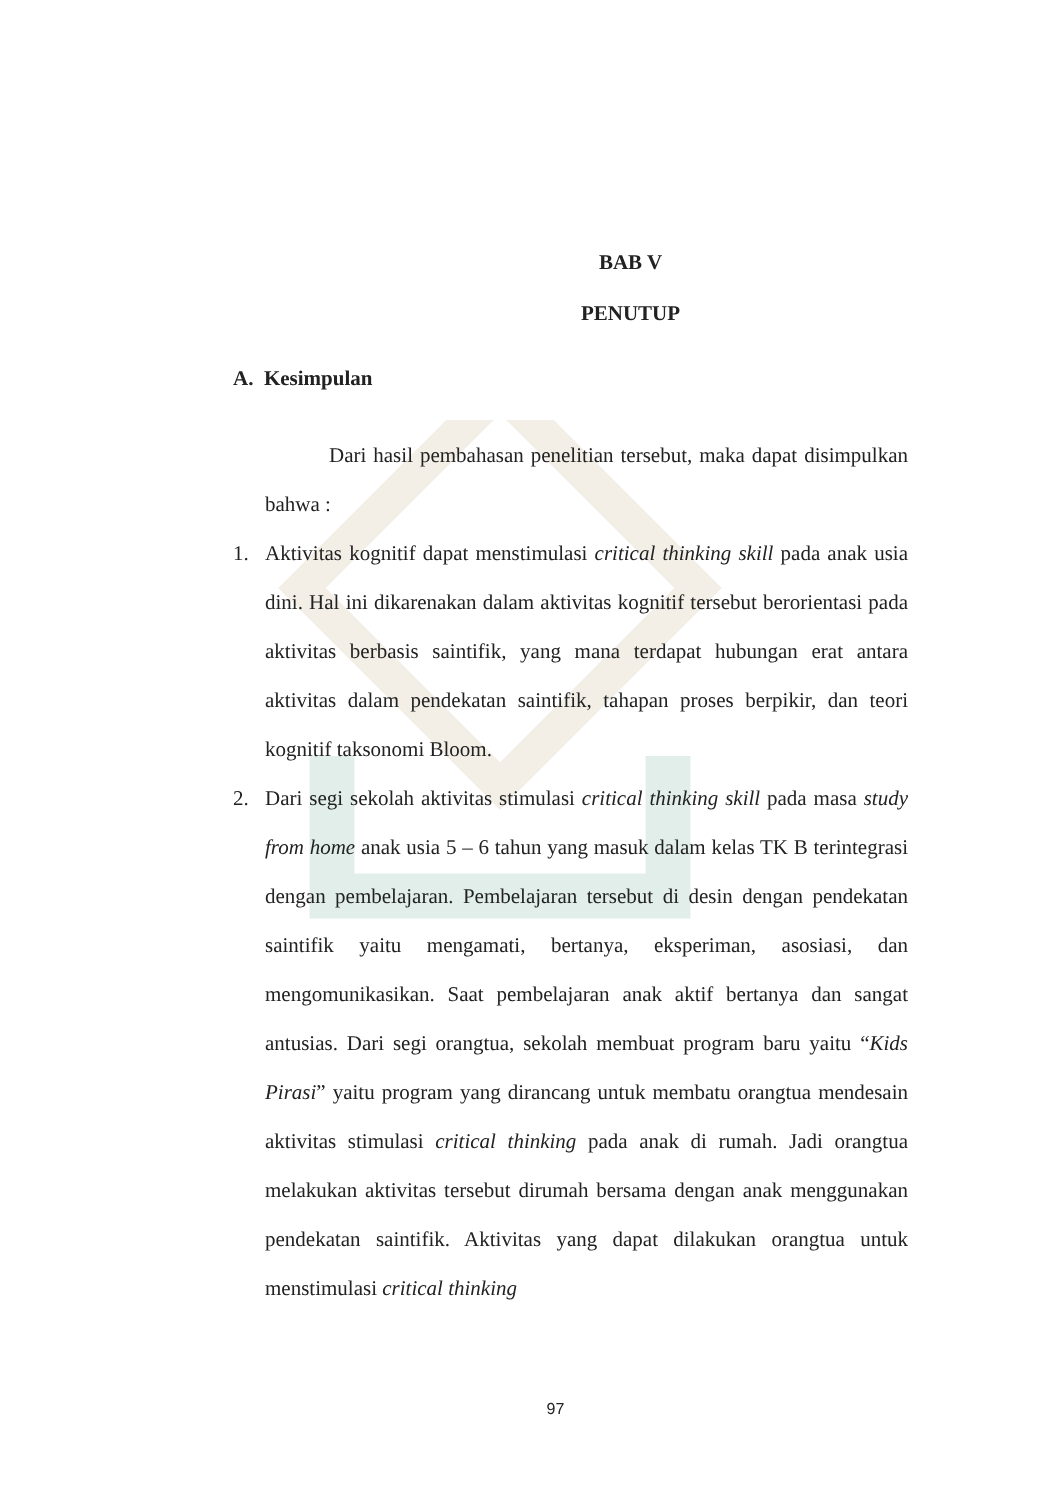BAB V
PENUTUP
A. Kesimpulan
Dari hasil pembahasan penelitian tersebut, maka dapat disimpulkan bahwa :
1. Aktivitas kognitif dapat menstimulasi critical thinking skill pada anak usia dini. Hal ini dikarenakan dalam aktivitas kognitif tersebut berorientasi pada aktivitas berbasis saintifik, yang mana terdapat hubungan erat antara aktivitas dalam pendekatan saintifik, tahapan proses berpikir, dan teori kognitif taksonomi Bloom.
2. Dari segi sekolah aktivitas stimulasi critical thinking skill pada masa study from home anak usia 5 – 6 tahun yang masuk dalam kelas TK B terintegrasi dengan pembelajaran. Pembelajaran tersebut di desin dengan pendekatan saintifik yaitu mengamati, bertanya, eksperiman, asosiasi, dan mengomunikasikan. Saat pembelajaran anak aktif bertanya dan sangat antusias. Dari segi orangtua, sekolah membuat program baru yaitu “Kids Pirasi” yaitu program yang dirancang untuk membatu orangtua mendesain aktivitas stimulasi critical thinking pada anak di rumah. Jadi orangtua melakukan aktivitas tersebut dirumah bersama dengan anak menggunakan pendekatan saintifik. Aktivitas yang dapat dilakukan orangtua untuk menstimulasi critical thinking
97